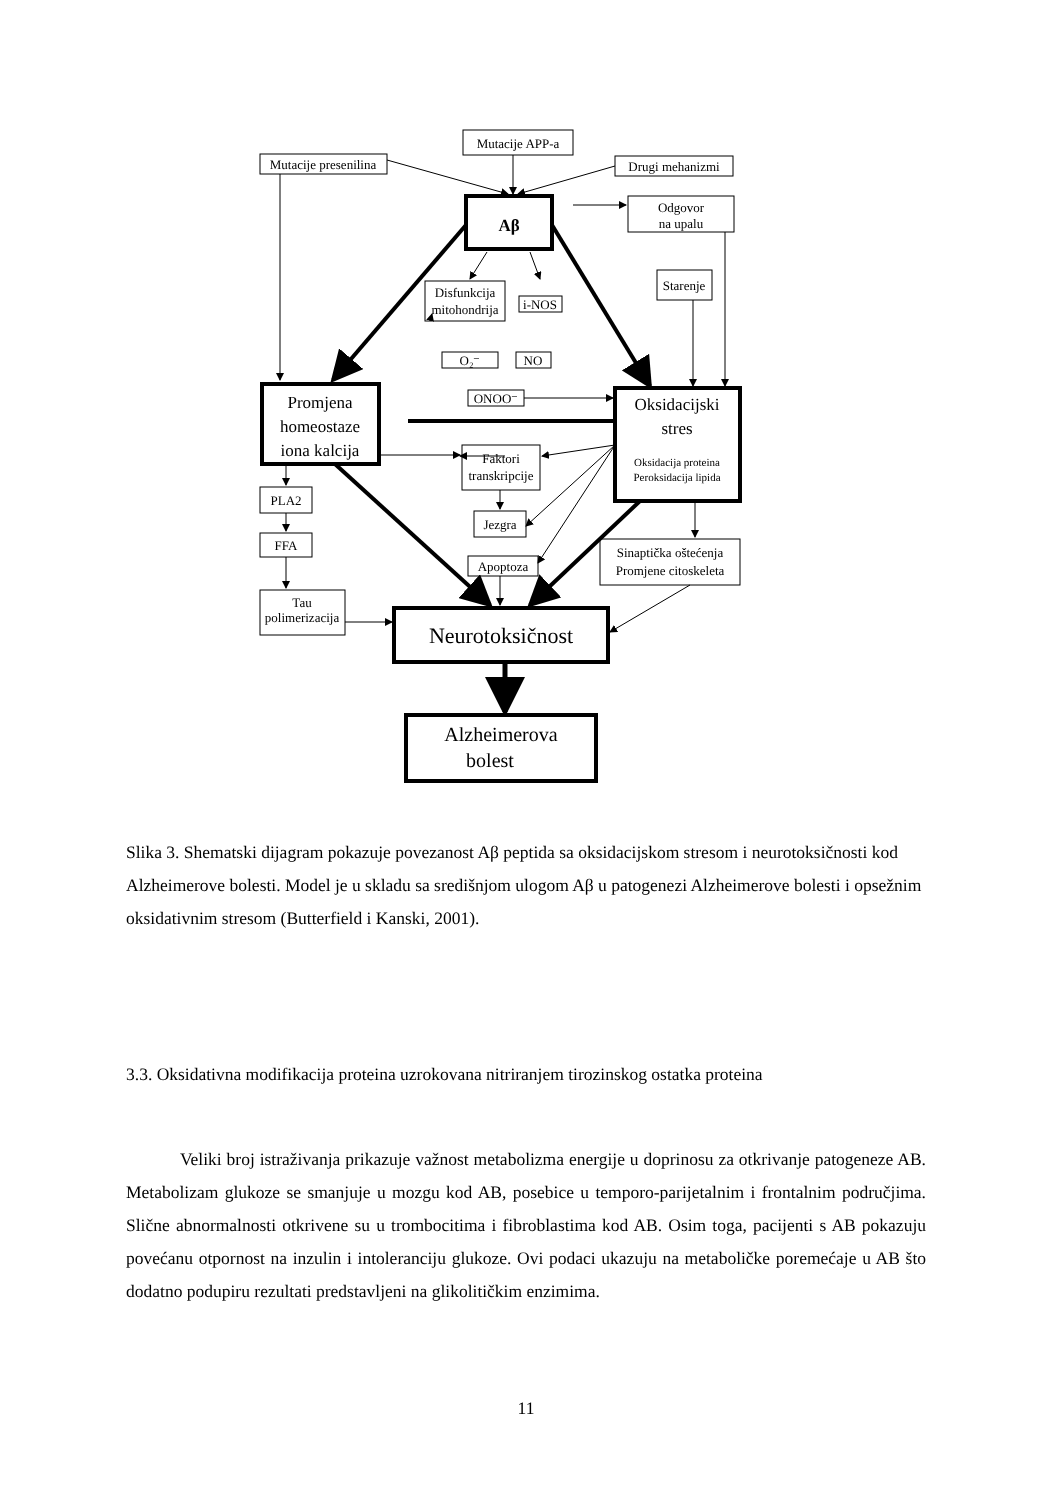Mutacije APP-a
Mutacije presenilina
Drugi mehanizmi
Aβ
Odgovor
na upalu
Disfunkcija
mitohondrija
i-NOS
Starenje
O₂⁻
NO
ONOO⁻
Promjena
homeostaze
iona kalcija
Oksidacijski
stres
Oksidacija proteina
Peroksidacija lipida
Faktori
transkripcije
PLA2
FFA
Jezgra
Apoptoza
Sinaptička oštećenja
Promjene citoskeleta
Tau
polimerizacija
Neurotoksičnost
Alzheimerova
bolest
Slika 3. Shematski dijagram pokazuje povezanost Aβ peptida sa oksidacijskom stresom i neurotoksičnosti kod Alzheimerove bolesti. Model je u skladu sa središnjom ulogom Aβ u patogenezi Alzheimerove bolesti i opsežnim oksidativnim stresom (Butterfield i Kanski, 2001).
3.3. Oksidativna modifikacija proteina uzrokovana nitriranjem tirozinskog ostatka proteina
Veliki broj istraživanja prikazuje važnost metabolizma energije u doprinosu za otkrivanje patogeneze AB. Metabolizam glukoze se smanjuje u mozgu kod AB, posebice u temporo-parijetalnim i frontalnim područjima. Slične abnormalnosti otkrivene su u trombocitima i fibroblastima kod AB. Osim toga, pacijenti s AB pokazuju povećanu otpornost na inzulin i intoleranciju glukoze. Ovi podaci ukazuju na metaboličke poremećaje u AB što dodatno podupiru rezultati predstavljeni na glikolitičkim enzimima.
11